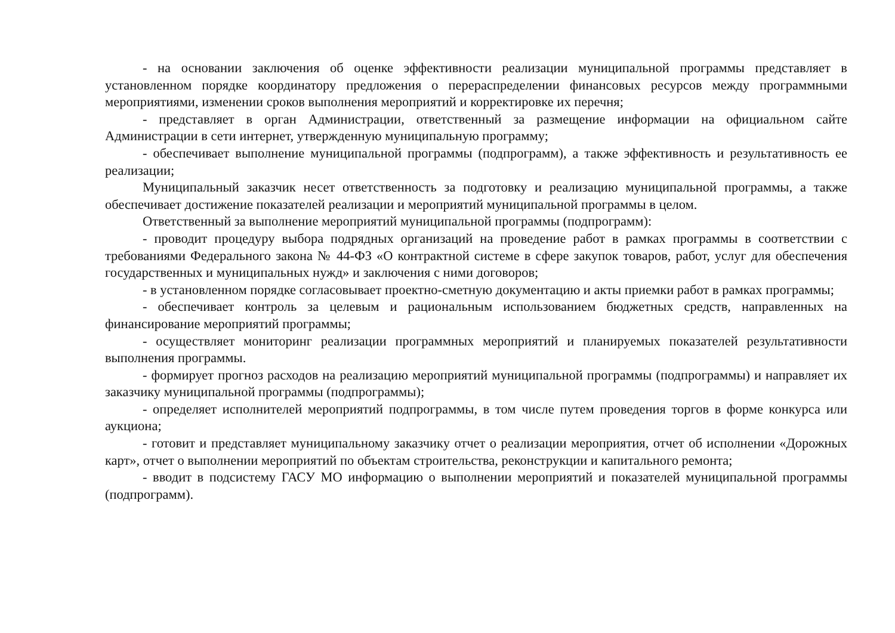- на основании заключения об оценке эффективности реализации муниципальной программы представляет в установленном порядке координатору предложения о перераспределении финансовых ресурсов между программными мероприятиями, изменении сроков выполнения мероприятий и корректировке их перечня;
- представляет в орган Администрации, ответственный за размещение информации на официальном сайте Администрации в сети интернет, утвержденную муниципальную программу;
- обеспечивает выполнение муниципальной программы (подпрограмм), а также эффективность и результативность ее реализации;
Муниципальный заказчик несет ответственность за подготовку и реализацию муниципальной программы, а также обеспечивает достижение показателей реализации и мероприятий муниципальной программы в целом.
Ответственный за выполнение мероприятий муниципальной программы (подпрограмм):
- проводит процедуру выбора подрядных организаций на проведение работ в рамках программы в соответствии с требованиями Федерального закона № 44-ФЗ «О контрактной системе в сфере закупок товаров, работ, услуг для обеспечения государственных и муниципальных нужд» и заключения с ними договоров;
- в установленном порядке согласовывает проектно-сметную документацию и акты приемки работ в рамках программы;
- обеспечивает контроль за целевым и рациональным использованием бюджетных средств, направленных на финансирование мероприятий программы;
- осуществляет мониторинг реализации программных мероприятий и планируемых показателей результативности выполнения программы.
- формирует прогноз расходов на реализацию мероприятий муниципальной программы (подпрограммы) и направляет их заказчику муниципальной программы (подпрограммы);
- определяет исполнителей мероприятий подпрограммы, в том числе путем проведения торгов в форме конкурса или аукциона;
- готовит и представляет муниципальному заказчику отчет о реализации мероприятия, отчет об исполнении «Дорожных карт», отчет о выполнении мероприятий по объектам строительства, реконструкции и капитального ремонта;
- вводит в подсистему ГАСУ МО информацию о выполнении мероприятий и показателей муниципальной программы (подпрограмм).